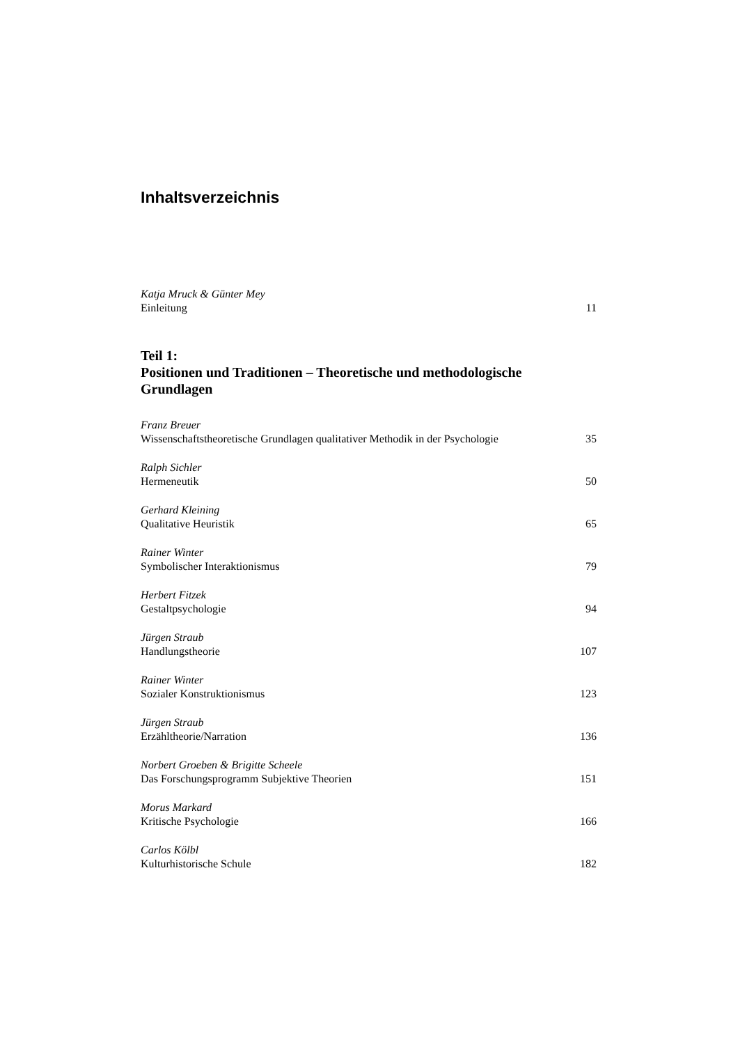Inhaltsverzeichnis
Katja Mruck & Günter Mey
Einleitung 11
Teil 1:
Positionen und Traditionen – Theoretische und methodologische Grundlagen
Franz Breuer
Wissenschaftstheoretische Grundlagen qualitativer Methodik in der Psychologie 35
Ralph Sichler
Hermeneutik 50
Gerhard Kleining
Qualitative Heuristik 65
Rainer Winter
Symbolischer Interaktionismus 79
Herbert Fitzek
Gestaltpsychologie 94
Jürgen Straub
Handlungstheorie 107
Rainer Winter
Sozialer Konstruktionismus 123
Jürgen Straub
Erzähltheorie/Narration 136
Norbert Groeben & Brigitte Scheele
Das Forschungsprogramm Subjektive Theorien 151
Morus Markard
Kritische Psychologie 166
Carlos Kölbl
Kulturhistorische Schule 182